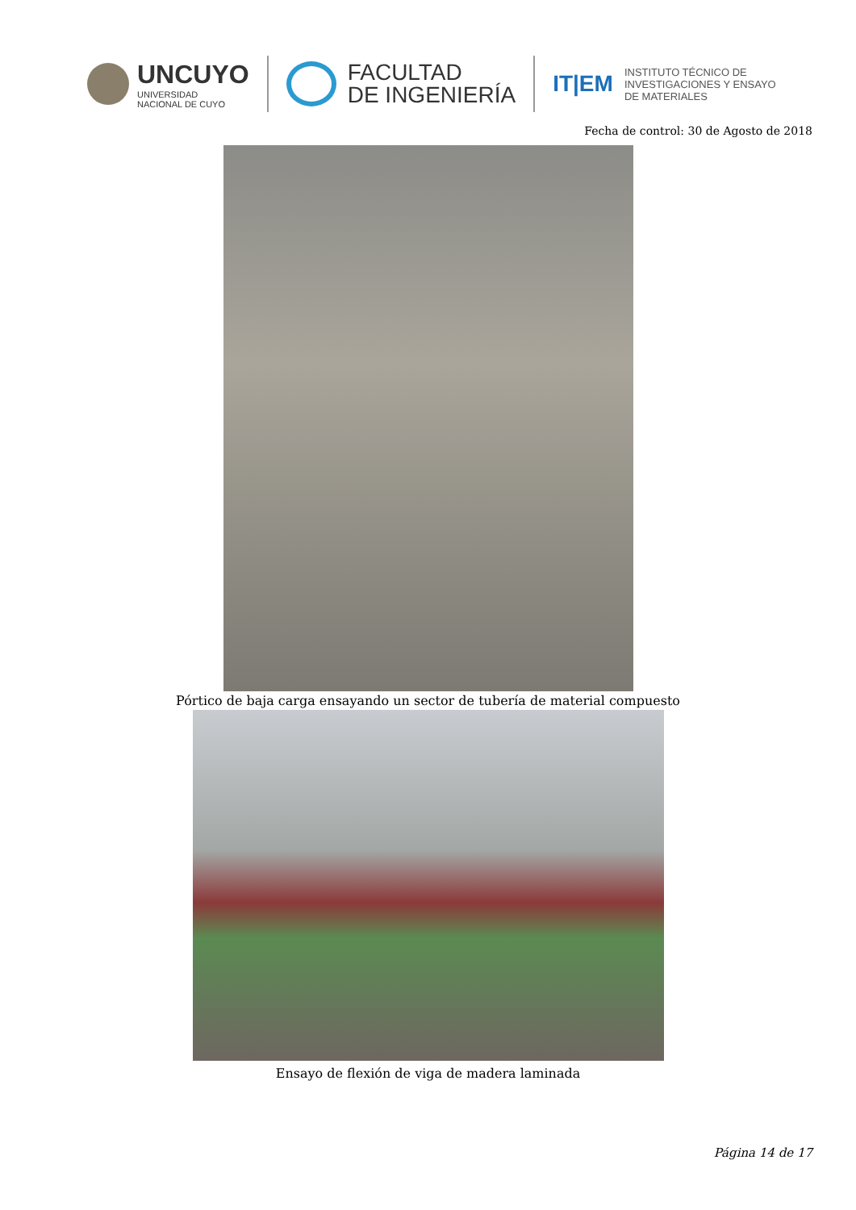UNCUYO
UNIVERSIDAD
NACIONAL DE CUYO
FACULTAD
DE INGENIERÍA
IT|EM
INSTITUTO TÉCNICO DE
INVESTIGACIONES Y ENSAYO
DE MATERIALES
Fecha de control: 30 de Agosto de 2018
Pórtico de baja carga ensayando un sector de tubería de material compuesto
Ensayo de flexión de viga de madera laminada
Página 14 de 17